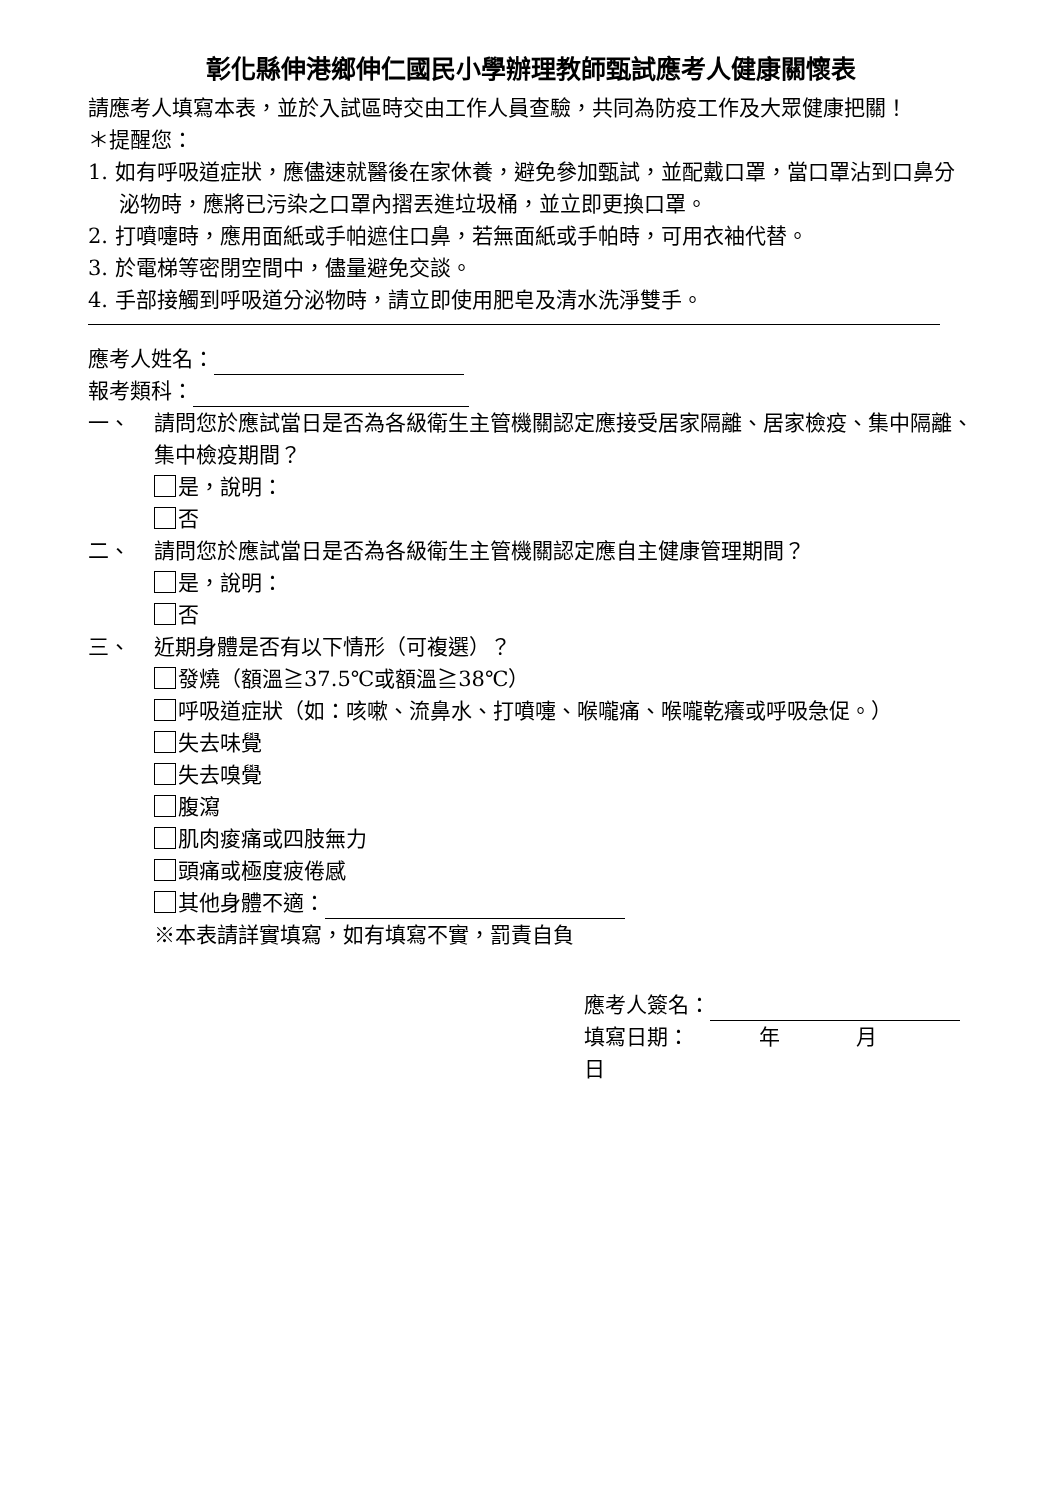彰化縣伸港鄉伸仁國民小學辦理教師甄試應考人健康關懷表
請應考人填寫本表，並於入試區時交由工作人員查驗，共同為防疫工作及大眾健康把關！
＊提醒您：
1. 如有呼吸道症狀，應儘速就醫後在家休養，避免參加甄試，並配戴口罩，當口罩沾到口鼻分泌物時，應將已污染之口罩內摺丟進垃圾桶，並立即更換口罩。
2. 打噴嚏時，應用面紙或手帕遮住口鼻，若無面紙或手帕時，可用衣袖代替。
3. 於電梯等密閉空間中，儘量避免交談。
4. 手部接觸到呼吸道分泌物時，請立即使用肥皂及清水洗淨雙手。
應考人姓名：
報考類科：
一、 請問您於應試當日是否為各級衛生主管機關認定應接受居家隔離、居家檢疫、集中隔離、集中檢疫期間？
是，說明：
否
二、 請問您於應試當日是否為各級衛生主管機關認定應自主健康管理期間？
是，說明：
否
三、 近期身體是否有以下情形（可複選）？
發燒（額溫≧37.5℃或額溫≧38℃）
呼吸道症狀（如：咳嗽、流鼻水、打噴嚏、喉嚨痛、喉嚨乾癢或呼吸急促。）
失去味覺
失去嗅覺
腹瀉
肌肉痠痛或四肢無力
頭痛或極度疲倦感
其他身體不適：
※本表請詳實填寫，如有填寫不實，罰責自負
應考人簽名：
填寫日期： 年 月 日